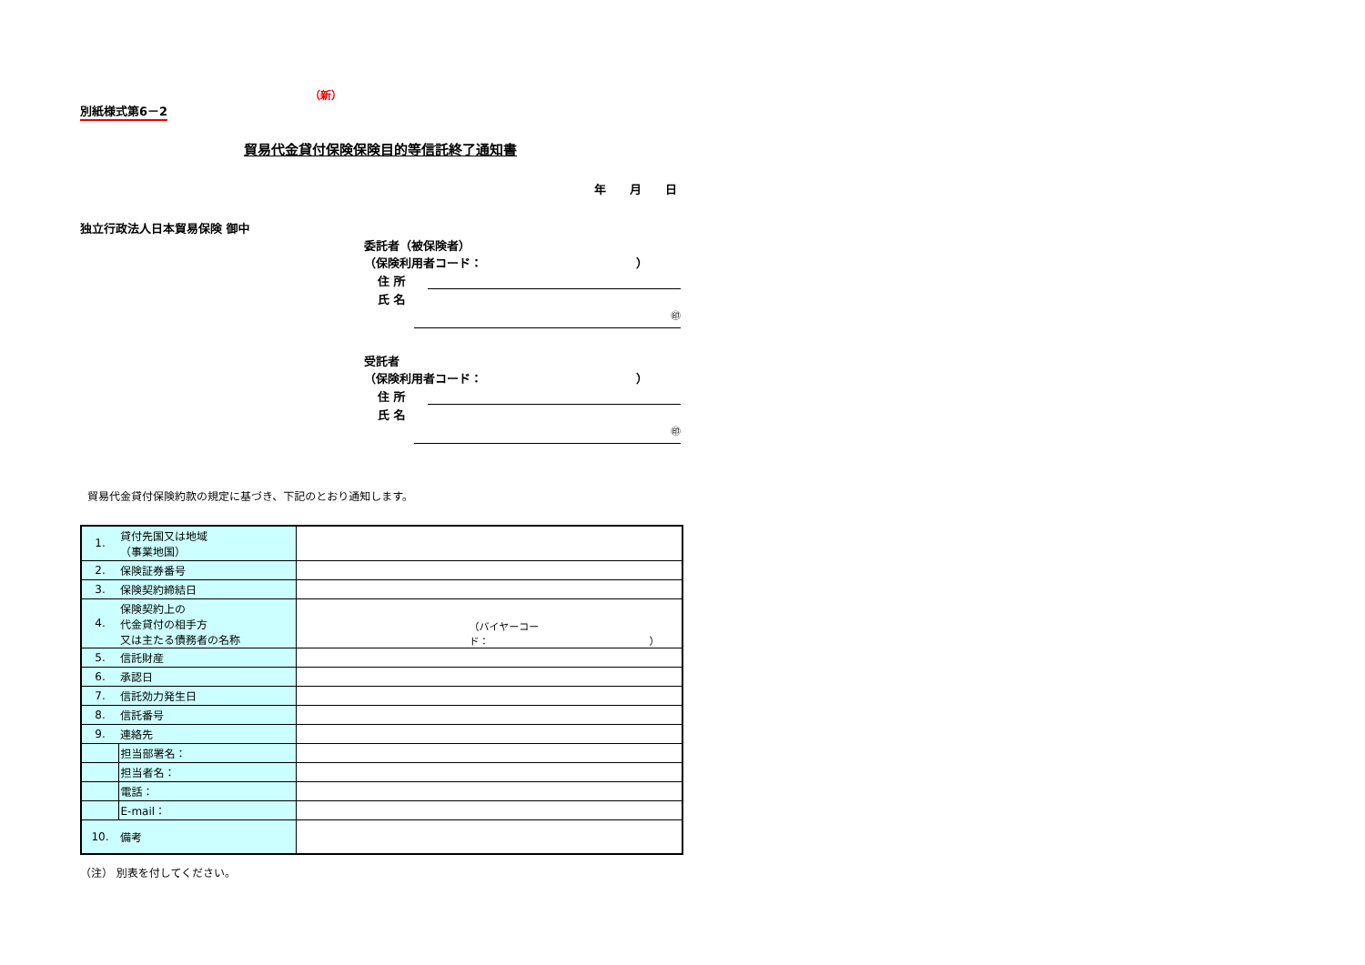（新）
別紙様式第6－2
貿易代金貸付保険保険目的等信託終了通知書
年　　月　　日
独立行政法人日本貿易保険 御中
委託者（被保険者）
（保険利用者コード：　　　　　　　　　　　　　）
住 所
氏 名
㊞
受託者
（保険利用者コード：　　　　　　　　　　　　　）
住 所
氏 名
㊞
貿易代金貸付保険約款の規定に基づき、下記のとおり通知します。
| 1. | 貸付先国又は地域 （事業地国） | |
| 2. | 保険証券番号 | |
| 3. | 保険契約締結日 | |
| 4. | 保険契約上の 代金貸付の相手方 又は主たる債務者の名称 | （バイヤーコード： ） |
| 5. | 信託財産 | |
| 6. | 承認日 | |
| 7. | 信託効力発生日 | |
| 8. | 信託番号 | |
| 9. | 連絡先 | |
| | 担当部署名： | |
| | 担当者名： | |
| | 電話： | |
| | E-mail： | |
| 10. | 備考 | |
（注） 別表を付してください。